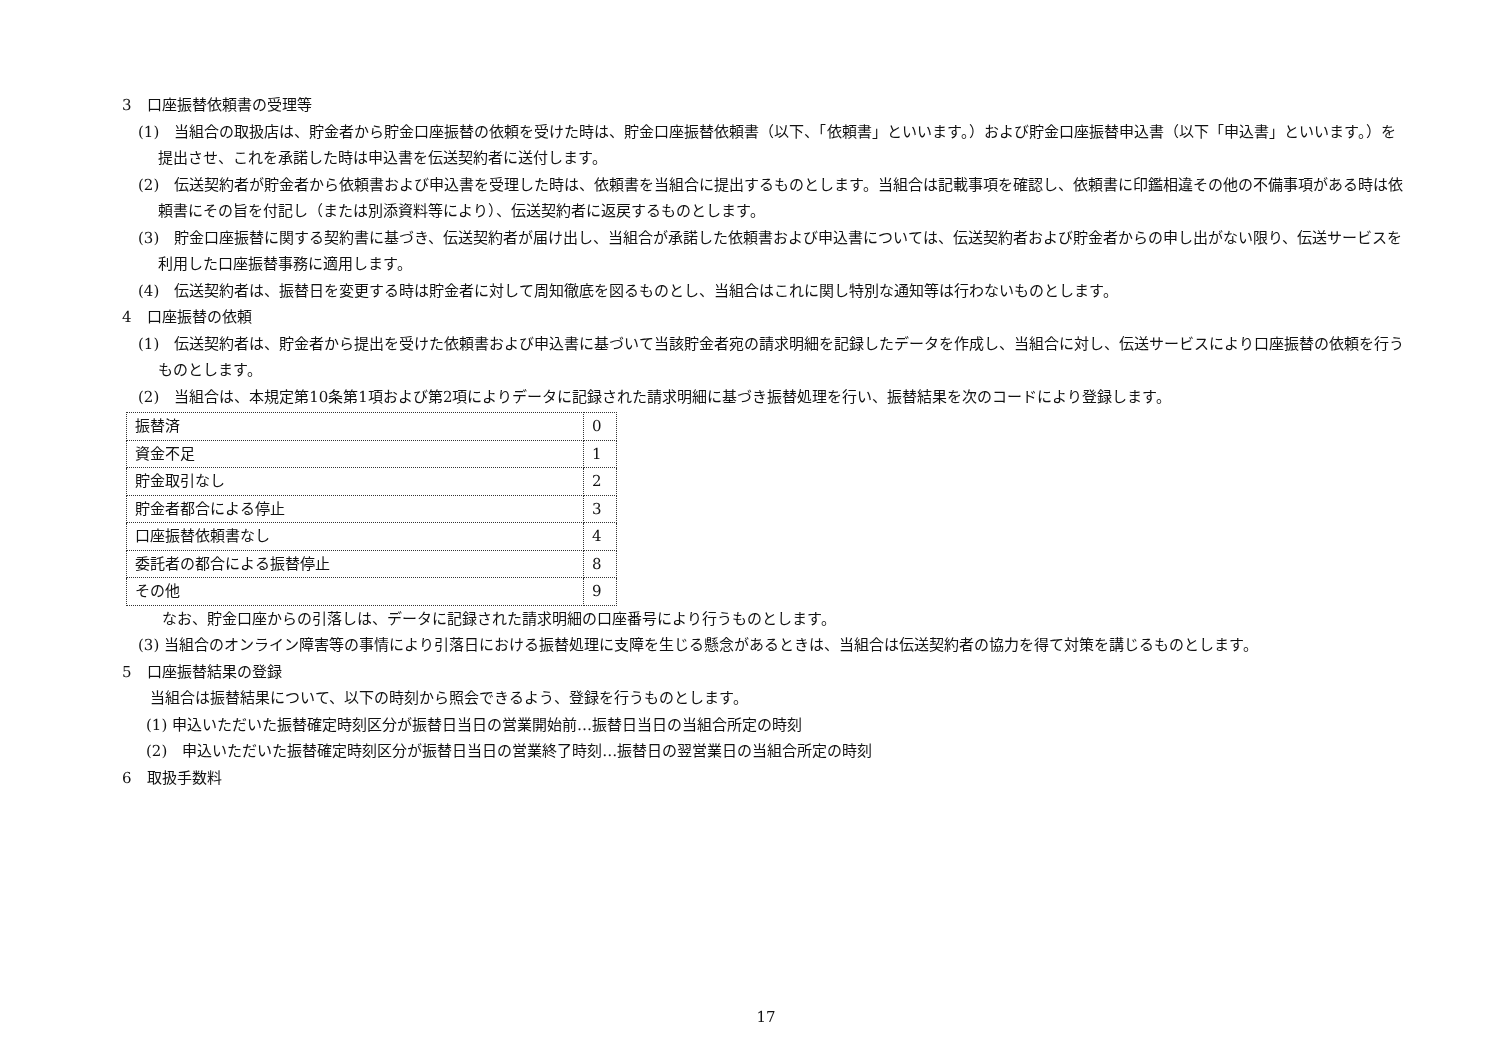3　口座振替依頼書の受理等
(1)　当組合の取扱店は、貯金者から貯金口座振替の依頼を受けた時は、貯金口座振替依頼書（以下、「依頼書」といいます。）および貯金口座振替申込書（以下「申込書」といいます。）を提出させ、これを承諾した時は申込書を伝送契約者に送付します。
(2)　伝送契約者が貯金者から依頼書および申込書を受理した時は、依頼書を当組合に提出するものとします。当組合は記載事項を確認し、依頼書に印鑑相違その他の不備事項がある時は依頼書にその旨を付記し（または別添資料等により）、伝送契約者に返戻するものとします。
(3)　貯金口座振替に関する契約書に基づき、伝送契約者が届け出し、当組合が承諾した依頼書および申込書については、伝送契約者および貯金者からの申し出がない限り、伝送サービスを利用した口座振替事務に適用します。
(4)　伝送契約者は、振替日を変更する時は貯金者に対して周知徹底を図るものとし、当組合はこれに関し特別な通知等は行わないものとします。
4　口座振替の依頼
(1)　伝送契約者は、貯金者から提出を受けた依頼書および申込書に基づいて当該貯金者宛の請求明細を記録したデータを作成し、当組合に対し、伝送サービスにより口座振替の依頼を行うものとします。
(2)　当組合は、本規定第10条第1項および第2項によりデータに記録された請求明細に基づき振替処理を行い、振替結果を次のコードにより登録します。
| 振替済 | 0 |
| 資金不足 | 1 |
| 貯金取引なし | 2 |
| 貯金者都合による停止 | 3 |
| 口座振替依頼書なし | 4 |
| 委託者の都合による振替停止 | 8 |
| その他 | 9 |
なお、貯金口座からの引落しは、データに記録された請求明細の口座番号により行うものとします。
(3) 当組合のオンライン障害等の事情により引落日における振替処理に支障を生じる懸念があるときは、当組合は伝送契約者の協力を得て対策を講じるものとします。
5　口座振替結果の登録
当組合は振替結果について、以下の時刻から照会できるよう、登録を行うものとします。
(1) 申込いただいた振替確定時刻区分が振替日当日の営業開始前…振替日当日の当組合所定の時刻
(2)　申込いただいた振替確定時刻区分が振替日当日の営業終了時刻…振替日の翌営業日の当組合所定の時刻
6　取扱手数料
17